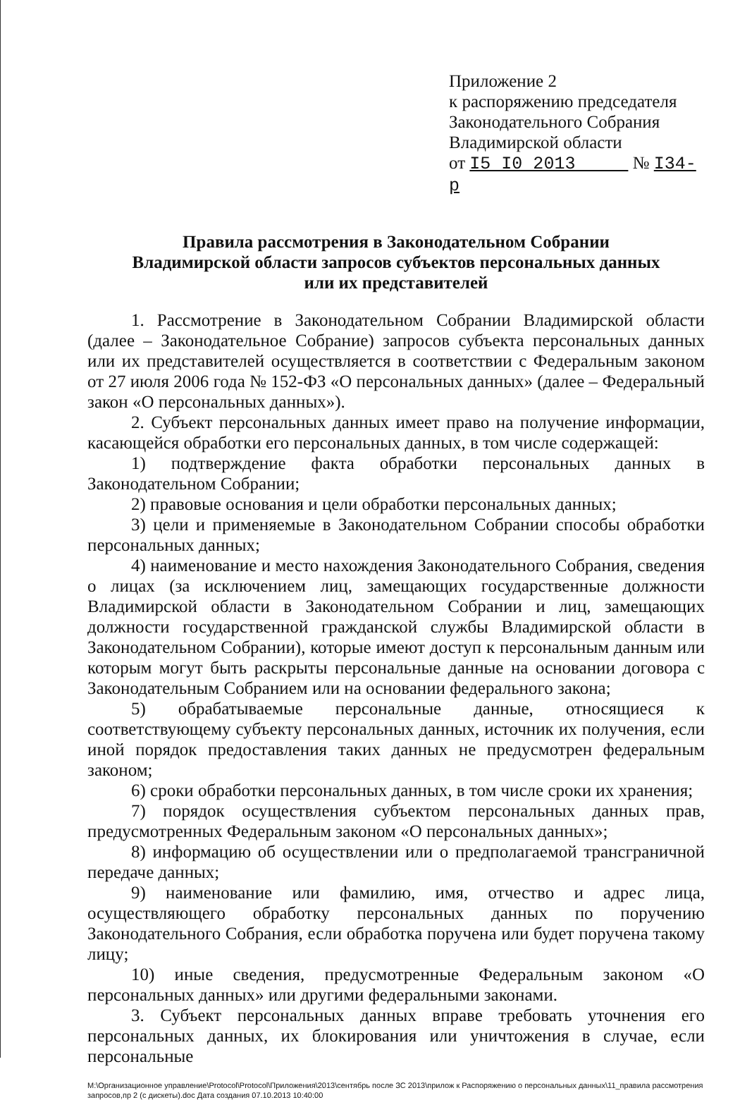Приложение 2
к распоряжению председателя Законодательного Собрания
Владимирской области
от I5 I0 2013 № I34-р
Правила рассмотрения в Законодательном Собрании
Владимирской области запросов субъектов персональных данных
или их представителей
1. Рассмотрение в Законодательном Собрании Владимирской области (далее – Законодательное Собрание) запросов субъекта персональных данных или их представителей осуществляется в соответствии с Федеральным законом от 27 июля 2006 года № 152-ФЗ «О персональных данных» (далее – Федеральный закон «О персональных данных»).
2. Субъект персональных данных имеет право на получение информации, касающейся обработки его персональных данных, в том числе содержащей:
1) подтверждение факта обработки персональных данных в Законодательном Собрании;
2) правовые основания и цели обработки персональных данных;
3) цели и применяемые в Законодательном Собрании способы обработки персональных данных;
4) наименование и место нахождения Законодательного Собрания, сведения о лицах (за исключением лиц, замещающих государственные должности Владимирской области в Законодательном Собрании и лиц, замещающих должности государственной гражданской службы Владимирской области в Законодательном Собрании), которые имеют доступ к персональным данным или которым могут быть раскрыты персональные данные на основании договора с Законодательным Собранием или на основании федерального закона;
5) обрабатываемые персональные данные, относящиеся к соответствующему субъекту персональных данных, источник их получения, если иной порядок предоставления таких данных не предусмотрен федеральным законом;
6) сроки обработки персональных данных, в том числе сроки их хранения;
7) порядок осуществления субъектом персональных данных прав, предусмотренных Федеральным законом «О персональных данных»;
8) информацию об осуществлении или о предполагаемой трансграничной передаче данных;
9) наименование или фамилию, имя, отчество и адрес лица, осуществляющего обработку персональных данных по поручению Законодательного Собрания, если обработка поручена или будет поручена такому лицу;
10) иные сведения, предусмотренные Федеральным законом «О персональных данных» или другими федеральными законами.
3. Субъект персональных данных вправе требовать уточнения его персональных данных, их блокирования или уничтожения в случае, если персональные
M:\Организационное управление\Protocol\Protocol\Приложения\2013\сентябрь после ЗС 2013\прилож к Распоряжению о персональных данных\11_правила рассмотрения запросов,пр 2 (с дискеты).doc Дата создания 07.10.2013 10:40:00